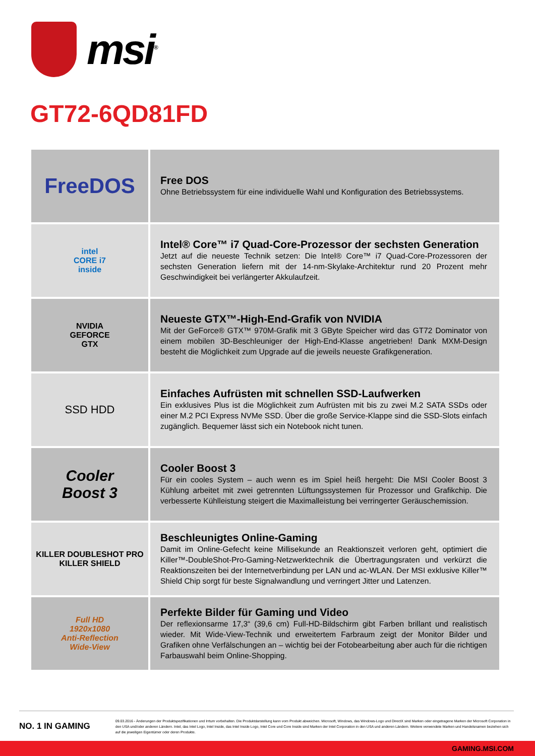msi<sup>®</sup>
GT72-6QD81FD
| FreeDOS | Free DOS Ohne Betriebssystem für eine individuelle Wahl und Konfiguration des Betriebssystems. |
| intel CORE i7 inside | Intel® Core™ i7 Quad-Core-Prozessor der sechsten Generation Jetzt auf die neueste Technik setzen: Die Intel® Core™ i7 Quad-Core-Prozessoren der sechsten Generation liefern mit der 14-nm-Skylake-Architektur rund 20 Prozent mehr Geschwindigkeit bei verlängerter Akkulaufzeit. |
| NVIDIA GEFORCE GTX | Neueste GTX™-High-End-Grafik von NVIDIA Mit der GeForce® GTX™ 970M-Grafik mit 3 GByte Speicher wird das GT72 Dominator von einem mobilen 3D-Beschleuniger der High-End-Klasse angetrieben! Dank MXM-Design besteht die Möglichkeit zum Upgrade auf die jeweils neueste Grafikgeneration. |
| SSD HDD | Einfaches Aufrüsten mit schnellen SSD-Laufwerken Ein exklusives Plus ist die Möglichkeit zum Aufrüsten mit bis zu zwei M.2 SATA SSDs oder einer M.2 PCI Express NVMe SSD. Über die große Service-Klappe sind die SSD-Slots einfach zugänglich. Bequemer lässt sich ein Notebook nicht tunen. |
| Cooler Boost 3 | Cooler Boost 3 Für ein cooles System – auch wenn es im Spiel heiß hergeht: Die MSI Cooler Boost 3 Kühlung arbeitet mit zwei getrennten Lüftungssystemen für Prozessor und Grafikchip. Die verbesserte Kühlleistung steigert die Maximalleistung bei verringerter Geräuschemission. |
| KILLER DOUBLESHOT PRO KILLER SHIELD | Beschleunigtes Online-Gaming Damit im Online-Gefecht keine Millisekunde an Reaktionszeit verloren geht, optimiert die Killer™-DoubleShot-Pro-Gaming-Netzwerktechnik die Übertragungsraten und verkürzt die Reaktionszeiten bei der Internetverbindung per LAN und ac-WLAN. Der MSI exklusive Killer™ Shield Chip sorgt für beste Signalwandlung und verringert Jitter und Latenzen. |
| Full HD 1920x1080 Anti-Reflection Wide-View | Perfekte Bilder für Gaming und Video Der reflexionsarme 17,3“ (39,6 cm) Full-HD-Bildschirm gibt Farben brillant und realistisch wieder. Mit Wide-View-Technik und erweitertem Farbraum zeigt der Monitor Bilder und Grafiken ohne Verfälschungen an – wichtig bei der Fotobearbeitung aber auch für die richtigen Farbauswahl beim Online-Shopping. |
NO. 1 IN GAMING
09.03.2016 - Änderungen der Produktspezifikationen und Irrtum vorbehalten. Die Produktdarstellung kann vom Produkt abweichen. Microsoft, Windows, das Windows-Logo und DirectX sind Marken oder eingetragene Marken der Microsoft Corporation in den USA und/oder anderen Ländern. Intel, das Intel Logo, Intel Inside, das Intel Inside Logo, Intel Core und Core Inside sind Marken der Intel Corporation in den USA und anderen Ländern. Weitere verwendete Marken und Handelsnamen beziehen sich auf die jeweiligen Eigentümer oder deren Produkte.
GAMING.MSI.COM